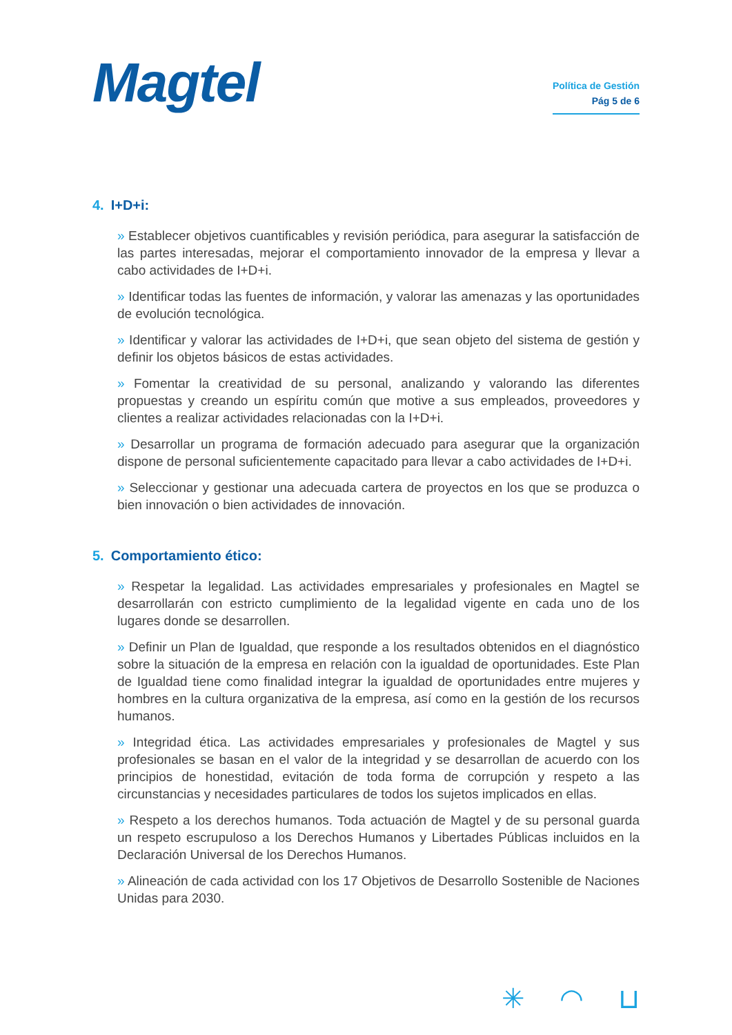Magtel
Política de Gestión
Pág 5 de 6
4. I+D+i:
» Establecer objetivos cuantificables y revisión periódica, para asegurar la satisfacción de las partes interesadas, mejorar el comportamiento innovador de la empresa y llevar a cabo actividades de I+D+i.
» Identificar todas las fuentes de información, y valorar las amenazas y las oportunidades de evolución tecnológica.
» Identificar y valorar las actividades de I+D+i, que sean objeto del sistema de gestión y definir los objetos básicos de estas actividades.
» Fomentar la creatividad de su personal, analizando y valorando las diferentes propuestas y creando un espíritu común que motive a sus empleados, proveedores y clientes a realizar actividades relacionadas con la I+D+i.
» Desarrollar un programa de formación adecuado para asegurar que la organización dispone de personal suficientemente capacitado para llevar a cabo actividades de I+D+i.
» Seleccionar y gestionar una adecuada cartera de proyectos en los que se produzca o bien innovación o bien actividades de innovación.
5. Comportamiento ético:
» Respetar la legalidad. Las actividades empresariales y profesionales en Magtel se desarrollarán con estricto cumplimiento de la legalidad vigente en cada uno de los lugares donde se desarrollen.
» Definir un Plan de Igualdad, que responde a los resultados obtenidos en el diagnóstico sobre la situación de la empresa en relación con la igualdad de oportunidades. Este Plan de Igualdad tiene como finalidad integrar la igualdad de oportunidades entre mujeres y hombres en la cultura organizativa de la empresa, así como en la gestión de los recursos humanos.
» Integridad ética. Las actividades empresariales y profesionales de Magtel y sus profesionales se basan en el valor de la integridad y se desarrollan de acuerdo con los principios de honestidad, evitación de toda forma de corrupción y respeto a las circunstancias y necesidades particulares de todos los sujetos implicados en ellas.
» Respeto a los derechos humanos. Toda actuación de Magtel y de su personal guarda un respeto escrupuloso a los Derechos Humanos y Libertades Públicas incluidos en la Declaración Universal de los Derechos Humanos.
» Alineación de cada actividad con los 17 Objetivos de Desarrollo Sostenible de Naciones Unidas para 2030.
✳ ◠ ⊔